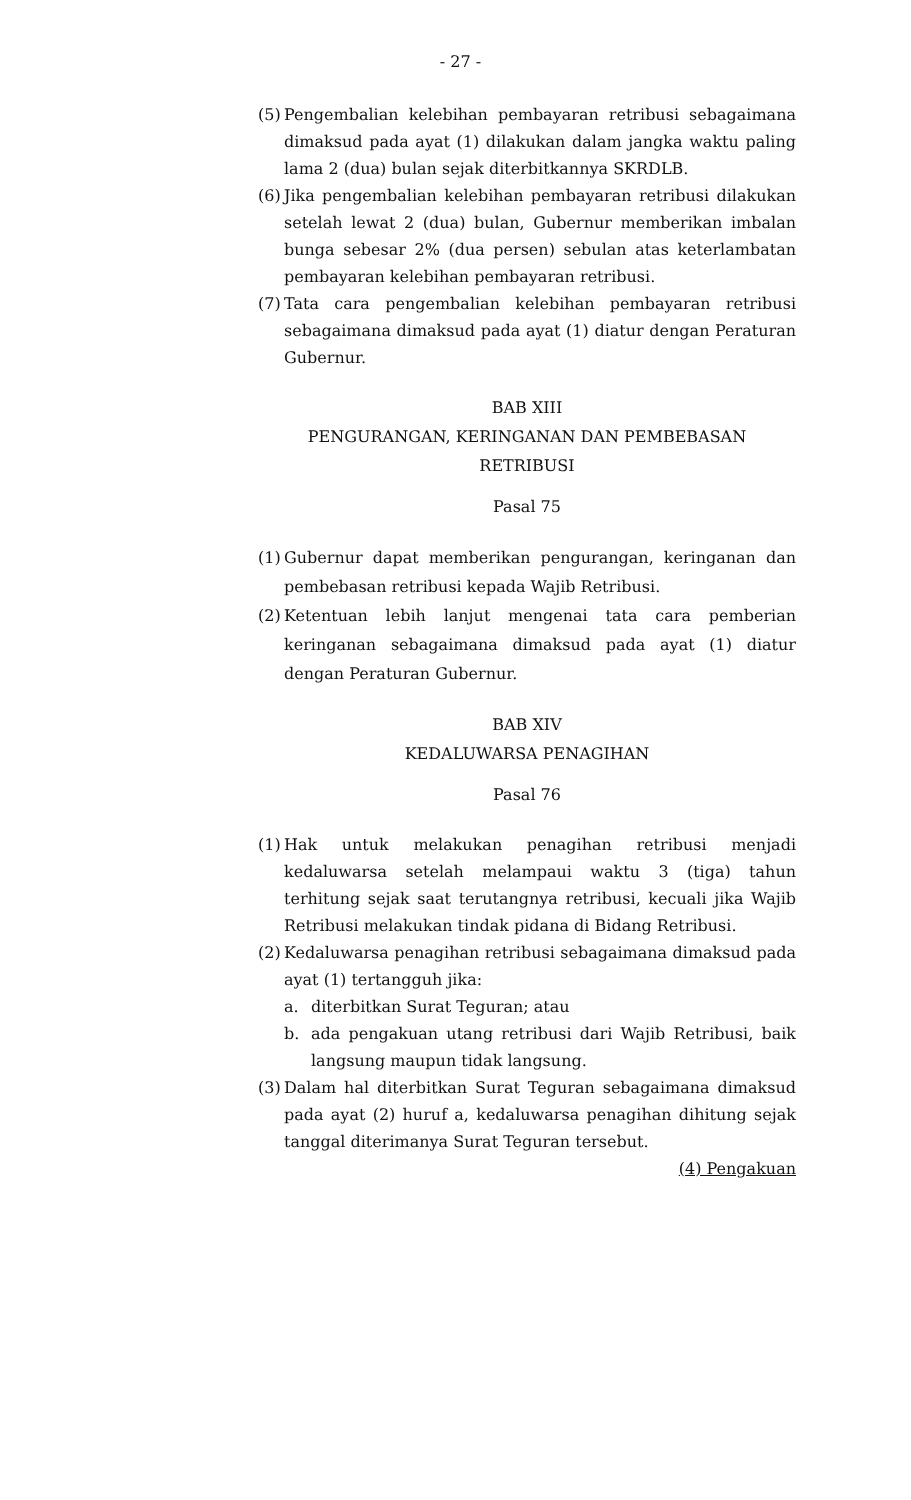- 27 -
(5)
Pengembalian kelebihan pembayaran retribusi sebagaimana dimaksud pada ayat (1) dilakukan dalam jangka waktu paling lama 2 (dua) bulan sejak diterbitkannya SKRDLB.
(6)
Jika pengembalian kelebihan pembayaran retribusi dilakukan setelah lewat 2 (dua) bulan, Gubernur memberikan imbalan bunga sebesar 2% (dua persen) sebulan atas keterlambatan pembayaran kelebihan pembayaran retribusi.
(7)
Tata cara pengembalian kelebihan pembayaran retribusi sebagaimana dimaksud pada ayat (1) diatur dengan Peraturan Gubernur.
BAB XIII
PENGURANGAN, KERINGANAN DAN PEMBEBASAN
RETRIBUSI
Pasal 75
(1)
Gubernur dapat memberikan pengurangan, keringanan dan pembebasan retribusi kepada Wajib Retribusi.
(2)
Ketentuan lebih lanjut mengenai tata cara pemberian keringanan sebagaimana dimaksud pada ayat (1) diatur dengan Peraturan Gubernur.
BAB XIV
KEDALUWARSA PENAGIHAN
Pasal 76
(1)
Hak untuk melakukan penagihan retribusi menjadi kedaluwarsa setelah melampaui waktu 3 (tiga) tahun terhitung sejak saat terutangnya retribusi, kecuali jika Wajib Retribusi melakukan tindak pidana di Bidang Retribusi.
(2)
Kedaluwarsa penagihan retribusi sebagaimana dimaksud pada ayat (1) tertangguh jika:
a. diterbitkan Surat Teguran; atau
b. ada pengakuan utang retribusi dari Wajib Retribusi, baik langsung maupun tidak langsung.
(3)
Dalam hal diterbitkan Surat Teguran sebagaimana dimaksud pada ayat (2) huruf a, kedaluwarsa penagihan dihitung sejak tanggal diterimanya Surat Teguran tersebut.
(4) Pengakuan